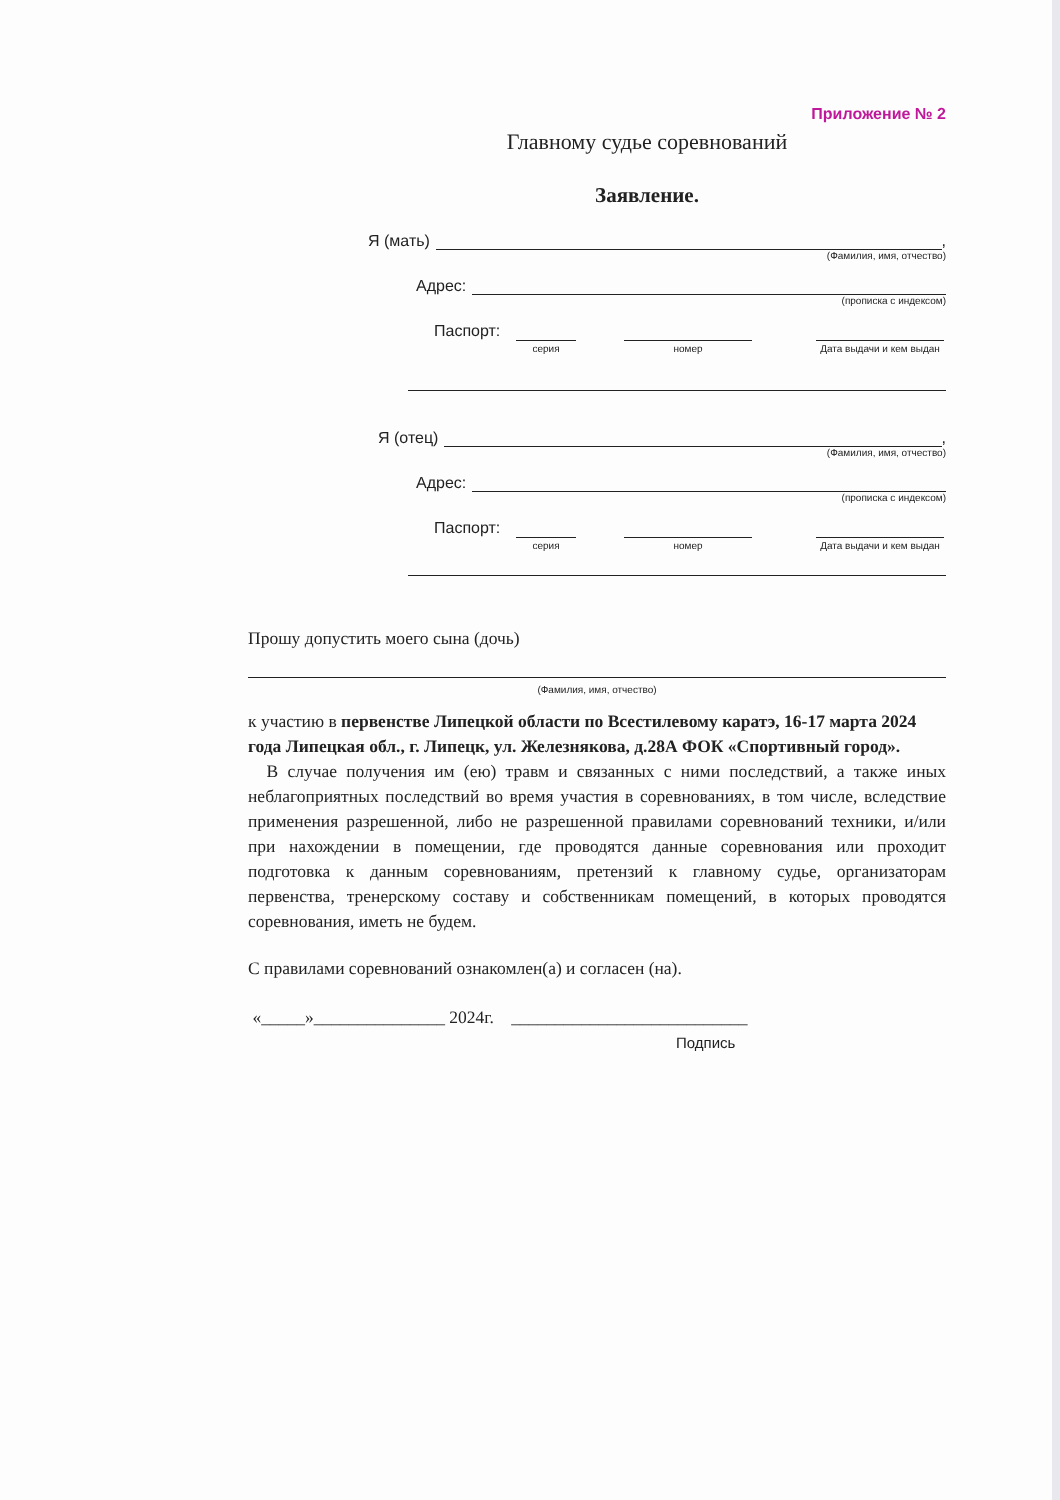Приложение № 2
Главному судье соревнований
Заявление.
Я (мать) ,
(Фамилия, имя, отчество)
Адрес:
(прописка с индексом)
Паспорт:
серия номер Дата выдачи и кем выдан
Я (отец) ,
(Фамилия, имя, отчество)
Адрес:
(прописка с индексом)
Паспорт:
серия номер Дата выдачи и кем выдан
Прошу допустить моего сына (дочь)
(Фамилия, имя, отчество)
к участию в первенстве Липецкой области по Всестилевому каратэ, 16-17 марта 2024 года Липецкая обл., г. Липецк, ул. Железнякова, д.28А ФОК «Спортивный город».
В случае получения им (ею) травм и связанных с ними последствий, а также иных неблагоприятных последствий во время участия в соревнованиях, в том числе, вследствие применения разрешенной, либо не разрешенной правилами соревнований техники, и/или при нахождении в помещении, где проводятся данные соревнования или проходит подготовка к данным соревнованиям, претензий к главному судье, организаторам первенства, тренерскому составу и собственникам помещений, в которых проводятся соревнования, иметь не будем.
С правилами соревнований ознакомлен(а) и согласен (на).
«_____»_______________ 2024г. ___________________________
Подпись